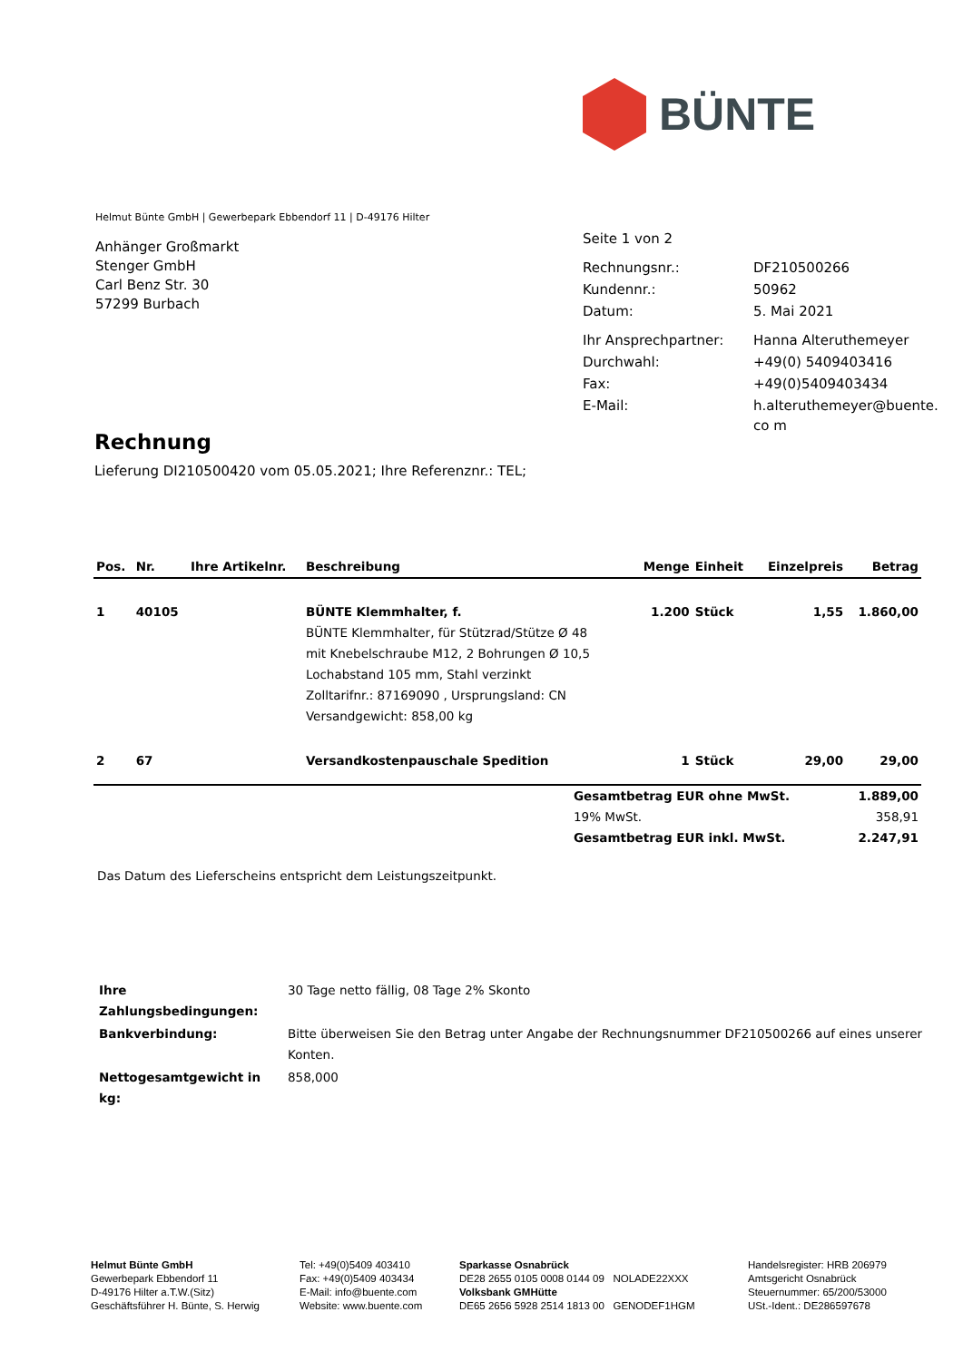BÜNTE
Helmut Bünte GmbH | Gewerbepark Ebbendorf 11 | D-49176 Hilter
Anhänger Großmarkt
Stenger GmbH
Carl Benz Str. 30
57299 Burbach
| Seite 1 von 2 | |
| Rechnungsnr.: | DF210500266 |
| Kundennr.: | 50962 |
| Datum: | 5. Mai 2021 |
| Ihr Ansprechpartner: | Hanna Alteruthemeyer |
| Durchwahl: | +49(0) 5409403416 |
| Fax: | +49(0)5409403434 |
| E-Mail: | h.alteruthemeyer@buente.co m |
Rechnung
Lieferung DI210500420 vom 05.05.2021; Ihre Referenznr.: TEL;
| Pos. | Nr. | Ihre Artikelnr. | Beschreibung | Menge | Einheit | Einzelpreis | Betrag |
| --- | --- | --- | --- | --- | --- | --- | --- |
| 1 | 40105 | | BÜNTE Klemmhalter, f. BÜNTE Klemmhalter, für Stützrad/Stütze Ø 48 mit Knebelschraube M12, 2 Bohrungen Ø 10,5 Lochabstand 105 mm, Stahl verzinkt Zolltarifnr.: 87169090 , Ursprungsland: CN Versandgewicht: 858,00 kg | 1.200 | Stück | 1,55 | 1.860,00 |
| 2 | 67 | | Versandkostenpauschale Spedition | 1 | Stück | 29,00 | 29,00 |
| Gesamtbetrag EUR ohne MwSt. | 1.889,00 |
| 19% MwSt. | 358,91 |
| Gesamtbetrag EUR inkl. MwSt. | 2.247,91 |
Das Datum des Lieferscheins entspricht dem Leistungszeitpunkt.
| Ihre Zahlungsbedingungen: | 30 Tage netto fällig, 08 Tage 2% Skonto |
| Bankverbindung: | Bitte überweisen Sie den Betrag unter Angabe der Rechnungsnummer DF210500266 auf eines unserer Konten. |
| Nettogesamtgewicht in kg: | 858,000 |
Helmut Bünte GmbH
Gewerbepark Ebbendorf 11
D-49176 Hilter a.T.W.(Sitz)
Geschäftsführer H. Bünte, S. Herwig
Tel: +49(0)5409 403410
Fax: +49(0)5409 403434
E-Mail: info@buente.com
Website: www.buente.com
Sparkasse Osnabrück
DE28 2655 0105 0008 0144 09 NOLADE22XXX
Volksbank GMHütte
DE65 2656 5928 2514 1813 00 GENODEF1HGM
Handelsregister: HRB 206979
Amtsgericht Osnabrück
Steuernummer: 65/200/53000
USt.-Ident.: DE286597678